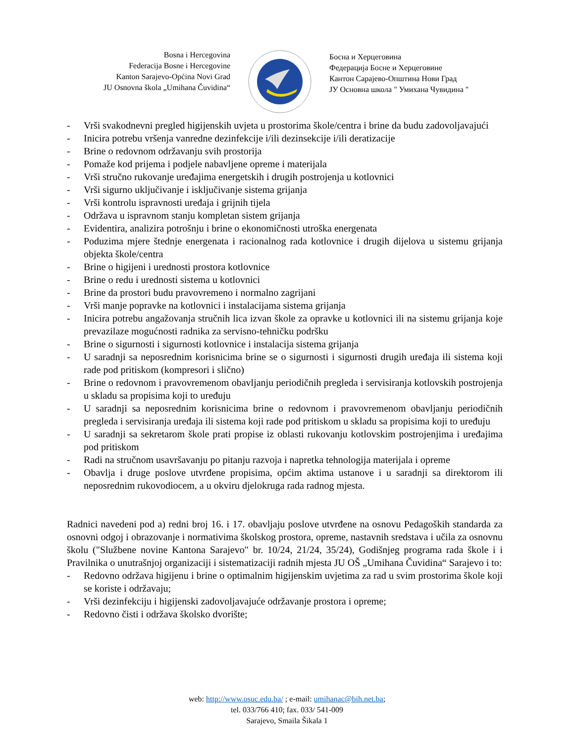Bosna i Hercegovina
Federacija Bosne i Hercegovine
Kanton Sarajevo-Općina Novi Grad
JU Osnovna škola „Umihana Čuvidina“
Босна и Херцеговина
Федерација Босне и Херцеговине
Кантон Сарајево-Општина Нови Град
ЈУ Основна школа " Умихана Чувидина "
- Vrši svakodnevni pregled higijenskih uvjeta u prostorima škole/centra i brine da budu zadovoljavajući
- Inicira potrebu vršenja vanredne dezinfekcije i/ili dezinsekcije i/ili deratizacije
- Brine o redovnom održavanju svih prostorija
- Pomaže kod prijema i podjele nabavljene opreme i materijala
- Vrši stručno rukovanje uređajima energetskih i drugih postrojenja u kotlovnici
- Vrši sigurno uključivanje i isključivanje sistema grijanja
- Vrši kontrolu ispravnosti uređaja i grijnih tijela
- Održava u ispravnom stanju kompletan sistem grijanja
- Evidentira, analizira potrošnju i brine o ekonomičnosti utroška energenata
- Poduzima mjere štednje energenata i racionalnog rada kotlovnice i drugih dijelova u sistemu grijanja objekta škole/centra
- Brine o higijeni i urednosti prostora kotlovnice
- Brine o redu i urednosti sistema u kotlovnici
- Brine da prostori budu pravovremeno i normalno zagrijani
- Vrši manje popravke na kotlovnici i instalacijama sistema grijanja
- Inicira potrebu angažovanja stručnih lica izvan škole za opravke u kotlovnici ili na sistemu grijanja koje prevazilaze mogućnosti radnika za servisno-tehničku podršku
- Brine o sigurnosti i sigurnosti kotlovnice i instalacija sistema grijanja
- U saradnji sa neposrednim korisnicima brine se o sigurnosti i sigurnosti drugih uređaja ili sistema koji rade pod pritiskom (kompresori i slično)
- Brine o redovnom i pravovremenom obavljanju periodičnih pregleda i servisiranja kotlovskih postrojenja u skladu sa propisima koji to uređuju
- U saradnji sa neposrednim korisnicima brine o redovnom i pravovremenom obavljanju periodičnih pregleda i servisiranja uređaja ili sistema koji rade pod pritiskom u skladu sa propisima koji to uređuju
- U saradnji sa sekretarom škole prati propise iz oblasti rukovanju kotlovskim postrojenjima i uređajima pod pritiskom
- Radi na stručnom usavršavanju po pitanju razvoja i napretka tehnologija materijala i opreme
- Obavlja i druge poslove utvrđene propisima, općim aktima ustanove i u saradnji sa direktorom ili neposrednim rukovodiocem, a u okviru djelokruga rada radnog mjesta.
Radnici navedeni pod a) redni broj 16. i 17. obavljaju poslove utvrđene na osnovu Pedagoških standarda za osnovni odgoj i obrazovanje i normativima školskog prostora, opreme, nastavnih sredstava i učila za osnovnu školu ("Službene novine Kantona Sarajevo" br. 10/24, 21/24, 35/24), Godišnjeg programa rada škole i i Pravilnika o unutrašnjoj organizaciji i sistematizaciji radnih mjesta JU OŠ „Umihana Čuvidina“ Sarajevo i to:
- Redovno održava higijenu i brine o optimalnim higijenskim uvjetima za rad u svim prostorima škole koji se koriste i održavaju;
- Vrši dezinfekciju i higijenski zadovoljavajuće održavanje prostora i opreme;
- Redovno čisti i održava školsko dvorište;
web: http://www.osuc.edu.ba/ ; e-mail: umihanac@bih.net.ba;
tel. 033/766 410; fax. 033/ 541-009
Sarajevo, Smaila Šikala 1